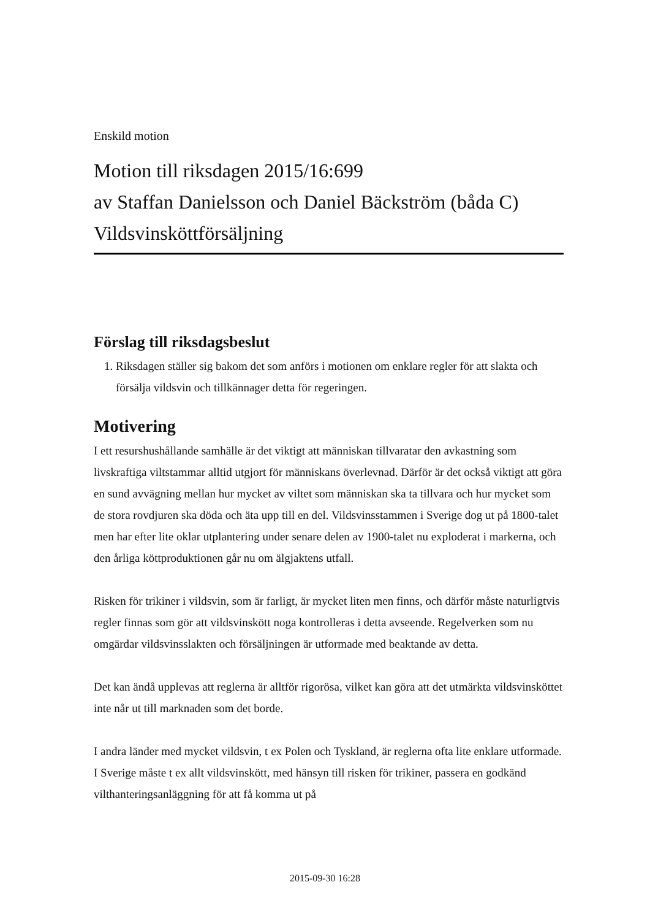Enskild motion
Motion till riksdagen 2015/16:699
av Staffan Danielsson och Daniel Bäckström (båda C)
Vildsvinsköttförsäljning
Förslag till riksdagsbeslut
1. Riksdagen ställer sig bakom det som anförs i motionen om enklare regler för att slakta och försälja vildsvin och tillkännager detta för regeringen.
Motivering
I ett resurshushållande samhälle är det viktigt att människan tillvaratar den avkastning som livskraftiga viltstammar alltid utgjort för människans överlevnad. Därför är det också viktigt att göra en sund avvägning mellan hur mycket av viltet som människan ska ta tillvara och hur mycket som de stora rovdjuren ska döda och äta upp till en del. Vildsvinsstammen i Sverige dog ut på 1800-talet men har efter lite oklar utplantering under senare delen av 1900-talet nu exploderat i markerna, och den årliga köttproduktionen går nu om älgjaktens utfall.
Risken för trikiner i vildsvin, som är farligt, är mycket liten men finns, och därför måste naturligtvis regler finnas som gör att vildsvinskött noga kontrolleras i detta avseende. Regelverken som nu omgärdar vildsvinsslakten och försäljningen är utformade med beaktande av detta.
Det kan ändå upplevas att reglerna är alltför rigorösa, vilket kan göra att det utmärkta vildsvinsköttet inte når ut till marknaden som det borde.
I andra länder med mycket vildsvin, t ex Polen och Tyskland, är reglerna ofta lite enklare utformade. I Sverige måste t ex allt vildsvinskött, med hänsyn till risken för trikiner, passera en godkänd vilthanteringsanläggning för att få komma ut på
2015-09-30 16:28